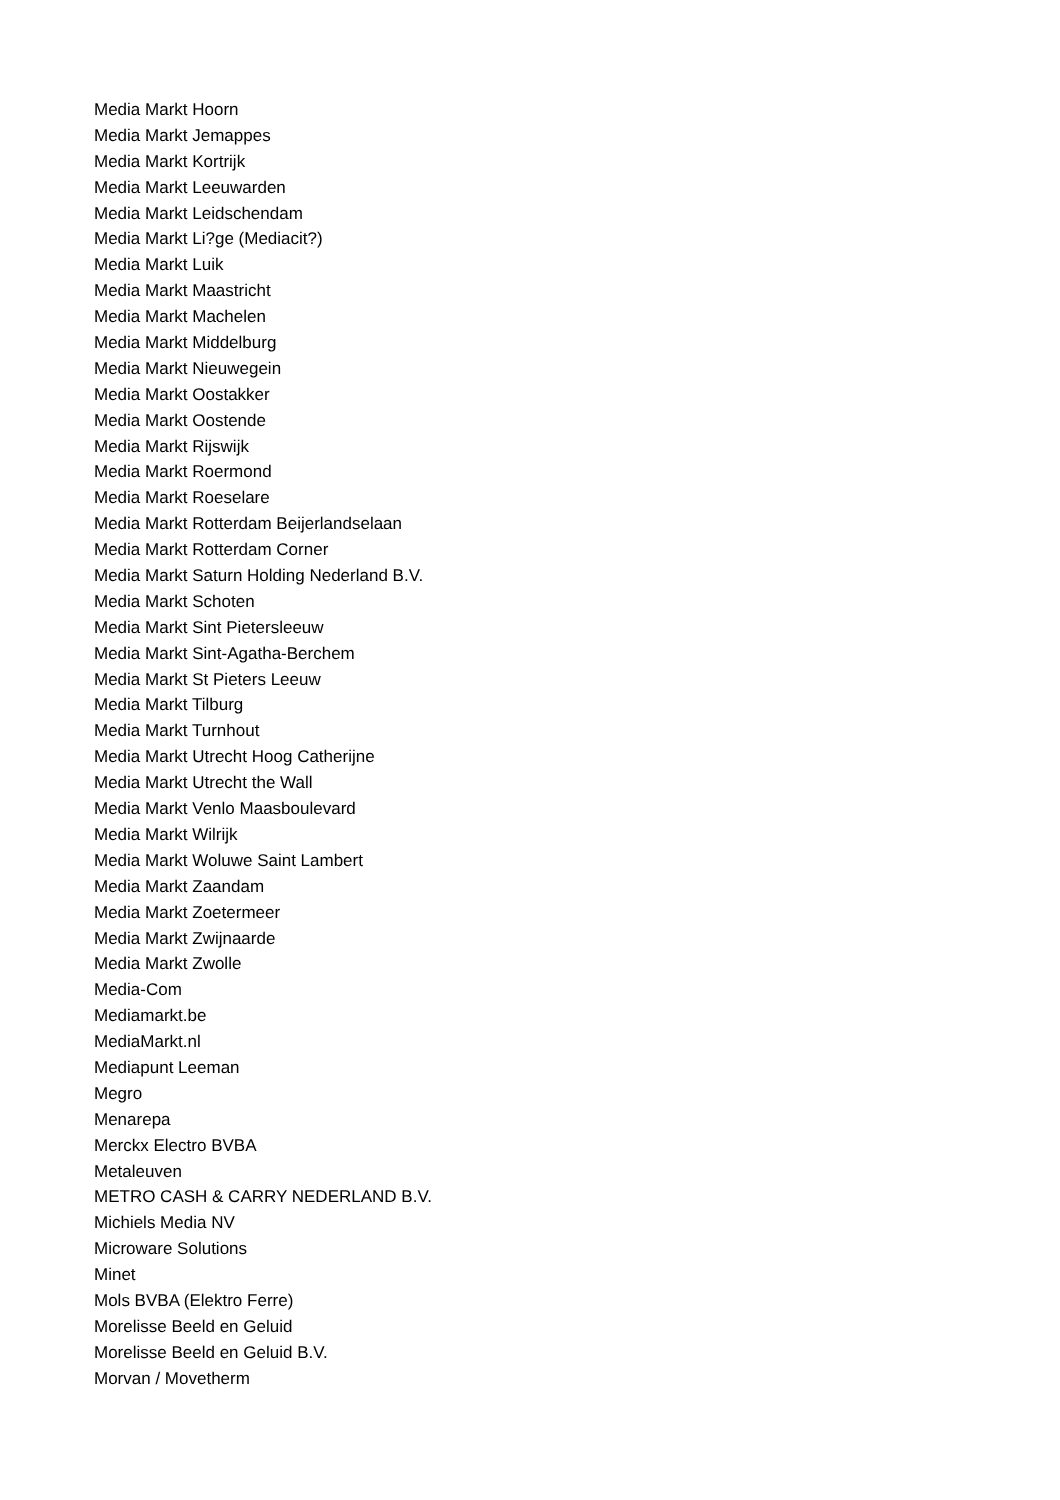Media Markt Hoorn
Media Markt Jemappes
Media Markt Kortrijk
Media Markt Leeuwarden
Media Markt Leidschendam
Media Markt Li?ge (Mediacit?)
Media Markt Luik
Media Markt Maastricht
Media Markt Machelen
Media Markt Middelburg
Media Markt Nieuwegein
Media Markt Oostakker
Media Markt Oostende
Media Markt Rijswijk
Media Markt Roermond
Media Markt Roeselare
Media Markt Rotterdam Beijerlandselaan
Media Markt Rotterdam Corner
Media Markt Saturn Holding Nederland B.V.
Media Markt Schoten
Media Markt Sint Pietersleeuw
Media Markt Sint-Agatha-Berchem
Media Markt St Pieters Leeuw
Media Markt Tilburg
Media Markt Turnhout
Media Markt Utrecht Hoog Catherijne
Media Markt Utrecht the Wall
Media Markt Venlo Maasboulevard
Media Markt Wilrijk
Media Markt Woluwe Saint Lambert
Media Markt Zaandam
Media Markt Zoetermeer
Media Markt Zwijnaarde
Media Markt Zwolle
Media-Com
Mediamarkt.be
MediaMarkt.nl
Mediapunt Leeman
Megro
Menarepa
Merckx Electro BVBA
Metaleuven
METRO CASH & CARRY NEDERLAND B.V.
Michiels Media NV
Microware Solutions
Minet
Mols BVBA (Elektro Ferre)
Morelisse Beeld en Geluid
Morelisse Beeld en Geluid B.V.
Morvan / Movetherm